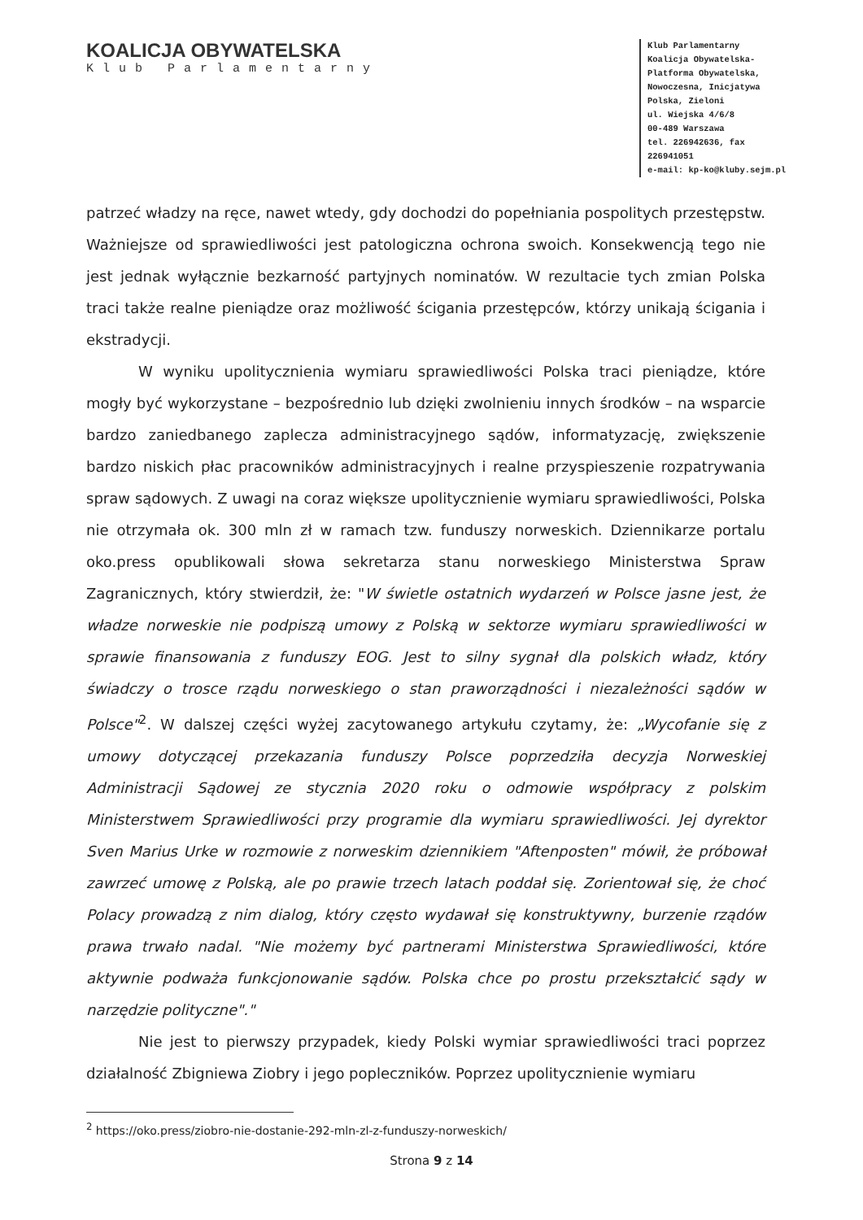KOALICJA OBYWATELSKA
Klub Parlamentarny
Klub Parlamentarny
Koalicja Obywatelska-
Platforma Obywatelska,
Nowoczesna, Inicjatywa
Polska, Zieloni
ul. Wiejska 4/6/8
00-489 Warszawa
tel. 226942636, fax 226941051
e-mail: kp-ko@kluby.sejm.pl
patrzeć władzy na ręce, nawet wtedy, gdy dochodzi do popełniania pospolitych przestępstw. Ważniejsze od sprawiedliwości jest patologiczna ochrona swoich. Konsekwencją tego nie jest jednak wyłącznie bezkarność partyjnych nominatów. W rezultacie tych zmian Polska traci także realne pieniądze oraz możliwość ścigania przestępców, którzy unikają ścigania i ekstradycji.
W wyniku upolitycznienia wymiaru sprawiedliwości Polska traci pieniądze, które mogły być wykorzystane – bezpośrednio lub dzięki zwolnieniu innych środków – na wsparcie bardzo zaniedbanego zaplecza administracyjnego sądów, informatyzację, zwiększenie bardzo niskich płac pracowników administracyjnych i realne przyspieszenie rozpatrywania spraw sądowych. Z uwagi na coraz większe upolitycznienie wymiaru sprawiedliwości, Polska nie otrzymała ok. 300 mln zł w ramach tzw. funduszy norweskich. Dziennikarze portalu oko.press opublikowali słowa sekretarza stanu norweskiego Ministerstwa Spraw Zagranicznych, który stwierdził, że: "W świetle ostatnich wydarzeń w Polsce jasne jest, że władze norweskie nie podpiszą umowy z Polską w sektorze wymiaru sprawiedliwości w sprawie finansowania z funduszy EOG. Jest to silny sygnał dla polskich władz, który świadczy o trosce rządu norweskiego o stan praworządności i niezależności sądów w Polsce"<sup>2</sup>. W dalszej części wyżej zacytowanego artykułu czytamy, że: „Wycofanie się z umowy dotyczącej przekazania funduszy Polsce poprzedziła decyzja Norweskiej Administracji Sądowej ze stycznia 2020 roku o odmowie współpracy z polskim Ministerstwem Sprawiedliwości przy programie dla wymiaru sprawiedliwości. Jej dyrektor Sven Marius Urke w rozmowie z norweskim dziennikiem "Aftenposten" mówił, że próbował zawrzeć umowę z Polską, ale po prawie trzech latach poddał się. Zorientował się, że choć Polacy prowadzą z nim dialog, który często wydawał się konstruktywny, burzenie rządów prawa trwało nadal. "Nie możemy być partnerami Ministerstwa Sprawiedliwości, które aktywnie podważa funkcjonowanie sądów. Polska chce po prostu przekształcić sądy w narzędzie polityczne"."
Nie jest to pierwszy przypadek, kiedy Polski wymiar sprawiedliwości traci poprzez działalność Zbigniewa Ziobry i jego popleczników. Poprzez upolitycznienie wymiaru
<sup>2</sup> https://oko.press/ziobro-nie-dostanie-292-mln-zl-z-funduszy-norweskich/
Strona 9 z 14